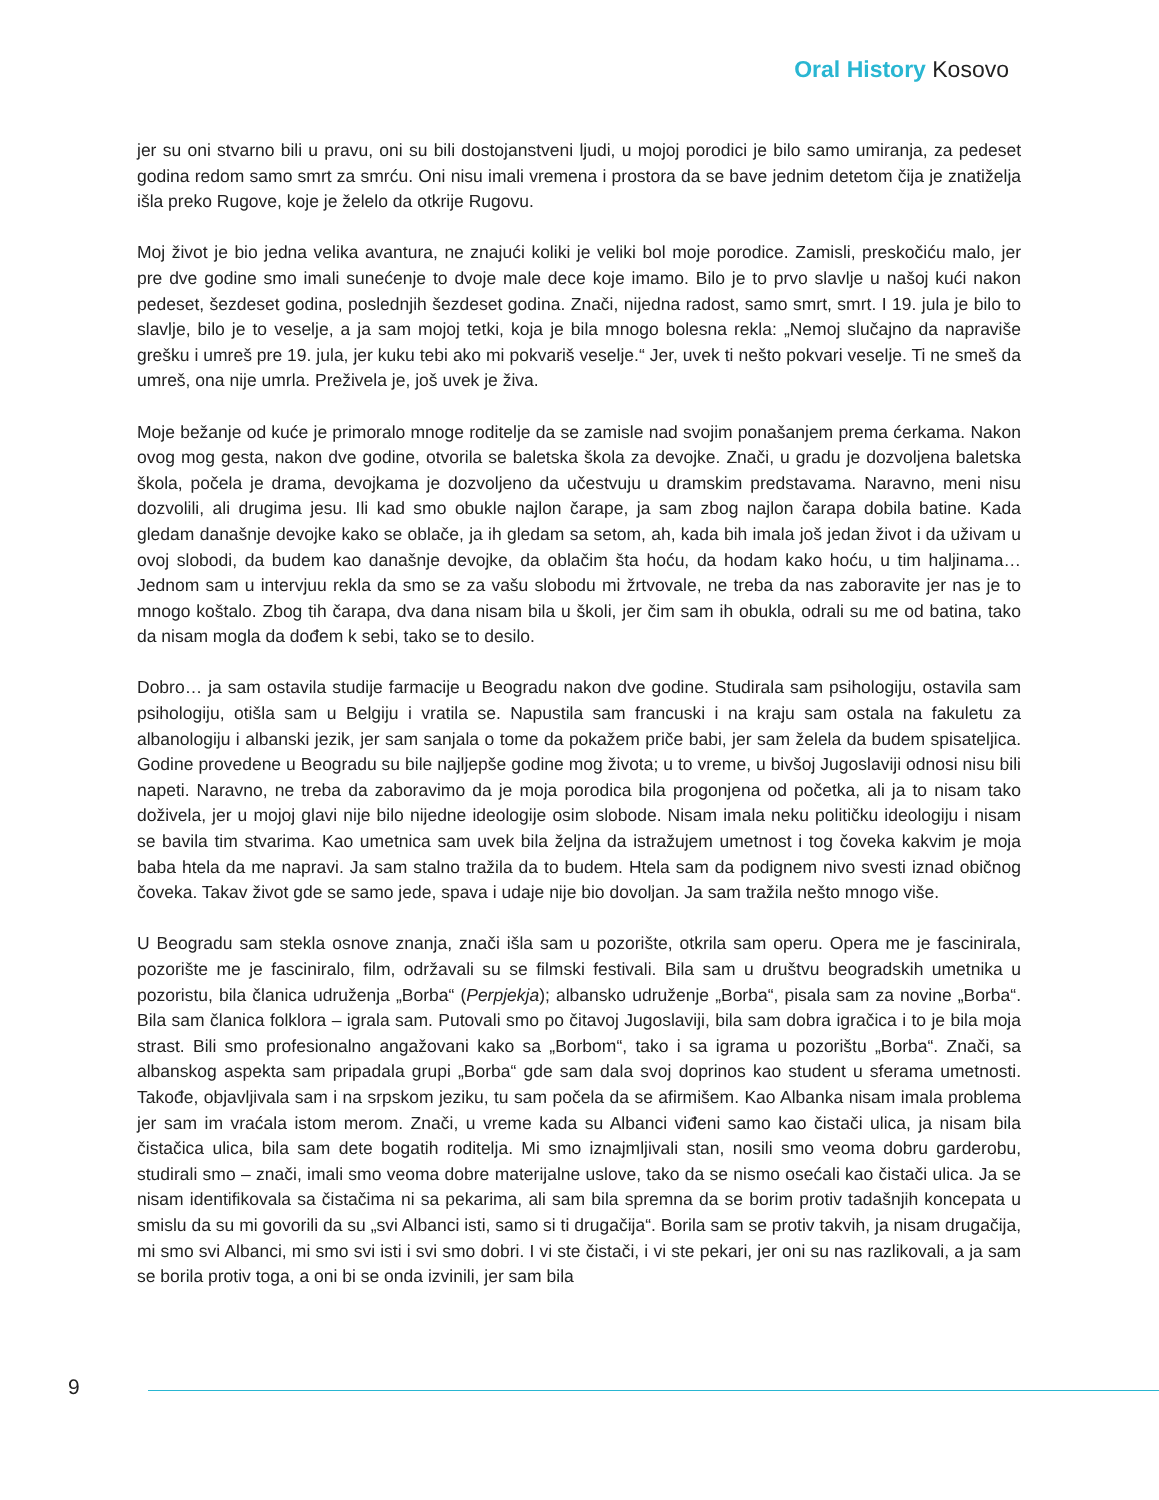Oral History Kosovo
jer su oni stvarno bili u pravu, oni su bili dostojanstveni ljudi, u mojoj porodici je bilo samo umiranja, za pedeset godina redom samo smrt za smrću. Oni nisu imali vremena i prostora da se bave jednim detetom čija je znatiželja išla preko Rugove, koje je želelo da otkrije Rugovu.
Moj život je bio jedna velika avantura, ne znajući koliki je veliki bol moje porodice. Zamisli, preskočiću malo, jer pre dve godine smo imali sunećenje to dvoje male dece koje imamo. Bilo je to prvo slavlje u našoj kući nakon pedeset, šezdeset godina, poslednjih šezdeset godina. Znači, nijedna radost, samo smrt, smrt. I 19. jula je bilo to slavlje, bilo je to veselje, a ja sam mojoj tetki, koja je bila mnogo bolesna rekla: „Nemoj slučajno da napraviše grešku i umreš pre 19. jula, jer kuku tebi ako mi pokvariš veselje.“ Jer, uvek ti nešto pokvari veselje. Ti ne smeš da umreš, ona nije umrla. Preživela je, još uvek je živa.
Moje bežanje od kuće je primoralo mnoge roditelje da se zamisle nad svojim ponašanjem prema ćerkama. Nakon ovog mog gesta, nakon dve godine, otvorila se baletska škola za devojke. Znači, u gradu je dozvoljena baletska škola, počela je drama, devojkama je dozvoljeno da učestvuju u dramskim predstavama. Naravno, meni nisu dozvolili, ali drugima jesu. Ili kad smo obukle najlon čarape, ja sam zbog najlon čarapa dobila batine. Kada gledam današnje devojke kako se oblače, ja ih gledam sa setom, ah, kada bih imala još jedan život i da uživam u ovoj slobodi, da budem kao današnje devojke, da oblačim šta hoću, da hodam kako hoću, u tim haljinama… Jednom sam u intervjuu rekla da smo se za vašu slobodu mi žrtvovale, ne treba da nas zaboravite jer nas je to mnogo koštalo. Zbog tih čarapa, dva dana nisam bila u školi, jer čim sam ih obukla, odrali su me od batina, tako da nisam mogla da dođem k sebi, tako se to desilo.
Dobro… ja sam ostavila studije farmacije u Beogradu nakon dve godine. Studirala sam psihologiju, ostavila sam psihologiju, otišla sam u Belgiju i vratila se. Napustila sam francuski i na kraju sam ostala na fakuletu za albanologiju i albanski jezik, jer sam sanjala o tome da pokažem priče babi, jer sam želela da budem spisateljica. Godine provedene u Beogradu su bile najljepše godine mog života; u to vreme, u bivšoj Jugoslaviji odnosi nisu bili napeti. Naravno, ne treba da zaboravimo da je moja porodica bila progonjena od početka, ali ja to nisam tako doživela, jer u mojoj glavi nije bilo nijedne ideologije osim slobode. Nisam imala neku političku ideologiju i nisam se bavila tim stvarima. Kao umetnica sam uvek bila željna da istražujem umetnost i tog čoveka kakvim je moja baba htela da me napravi. Ja sam stalno tražila da to budem. Htela sam da podignem nivo svesti iznad običnog čoveka. Takav život gde se samo jede, spava i udaje nije bio dovoljan. Ja sam tražila nešto mnogo više.
U Beogradu sam stekla osnove znanja, znači išla sam u pozorište, otkrila sam operu. Opera me je fascinirala, pozorište me je fasciniralo, film, održavali su se filmski festivali. Bila sam u društvu beogradskih umetnika u pozoristu, bila članica udruženja „Borba“ (Perpjekja); albansko udruženje „Borba“, pisala sam za novine „Borba“. Bila sam članica folklora – igrala sam. Putovali smo po čitavoj Jugoslaviji, bila sam dobra igračica i to je bila moja strast. Bili smo profesionalno angažovani kako sa „Borbom“, tako i sa igrama u pozorištu „Borba“. Znači, sa albanskog aspekta sam pripadala grupi „Borba“ gde sam dala svoj doprinos kao student u sferama umetnosti. Takođe, objavljivala sam i na srpskom jeziku, tu sam počela da se afirmišem. Kao Albanka nisam imala problema jer sam im vraćala istom merom. Znači, u vreme kada su Albanci viđeni samo kao čistači ulica, ja nisam bila čistačica ulica, bila sam dete bogatih roditelja. Mi smo iznajmljivali stan, nosili smo veoma dobru garderobu, studirali smo – znači, imali smo veoma dobre materijalne uslove, tako da se nismo osećali kao čistači ulica. Ja se nisam identifikovala sa čistačima ni sa pekarima, ali sam bila spremna da se borim protiv tadašnjih koncepata u smislu da su mi govorili da su „svi Albanci isti, samo si ti drugačija“. Borila sam se protiv takvih, ja nisam drugačija, mi smo svi Albanci, mi smo svi isti i svi smo dobri. I vi ste čistači, i vi ste pekari, jer oni su nas razlikovali, a ja sam se borila protiv toga, a oni bi se onda izvinili, jer sam bila
9